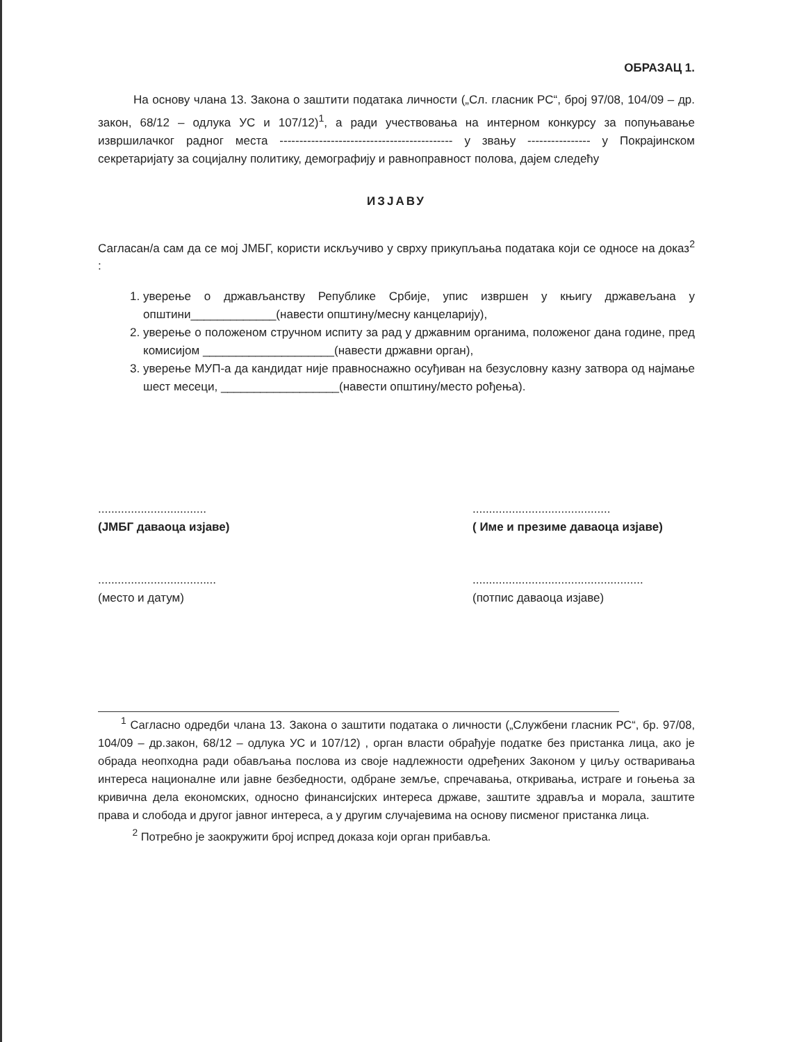ОБРАЗАЦ 1.
   На основу члана 13. Закона о заштити података личности („Сл. гласник РС“, број 97/08, 104/09 – др. закон, 68/12 – одлука УС и 107/12)<sup>1</sup>, а ради учествовања на интерном конкурсу за попуњавање извршилачког радног места -------------------------------------------- у звању ---------------- у Покрајинском секретаријату за социјалну политику, демографију и равноправност полова, дајем следећу
ИЗЈАВУ
Сагласан/а сам да се мој ЈМБГ, користи искључиво у сврху прикупљања података који се односе на доказ<sup>2</sup> :
1. уверење о држављанству Републике Србије, упис извршен у књигу државељана у општини_____________(навести општину/месну канцеларију),
2. уверење о положеном стручном испиту за рад у државним органима, положеног дана године, пред комисијом ____________________(навести државни орган),
3. уверење МУП-а да кандидат није правноснажно осуђиван на безусловну казну затвора од најмање шест месеци, __________________(навести општину/место рођења).
.................................
(ЈМБГ даваоца изјаве)
..........................................
( Име и презиме даваоца изјаве)
....................................
(место и датум)
....................................................
(потпис даваоца изјаве)
  <sup>1</sup> Сагласно одредби члана 13. Закона о заштити података о личности („Службени гласник РС“, бр. 97/08, 104/09 – др.закон, 68/12 – одлука УС и 107/12) , орган власти обрађује податке без пристанка лица, ако је обрада неопходна ради обављања послова из своје надлежности одређених Законом у циљу остваривања интереса националне или јавне безбедности, одбране земље, спречавања, откривања, истраге и гоњења за кривична дела економских, односно финансијских интереса државе, заштите здравља и морала, заштите права и слобода и другог јавног интереса, а у другим случајевима на основу писменог пристанка лица.
   <sup>2</sup> Потребно је заокружити број испред доказа који орган прибавља.